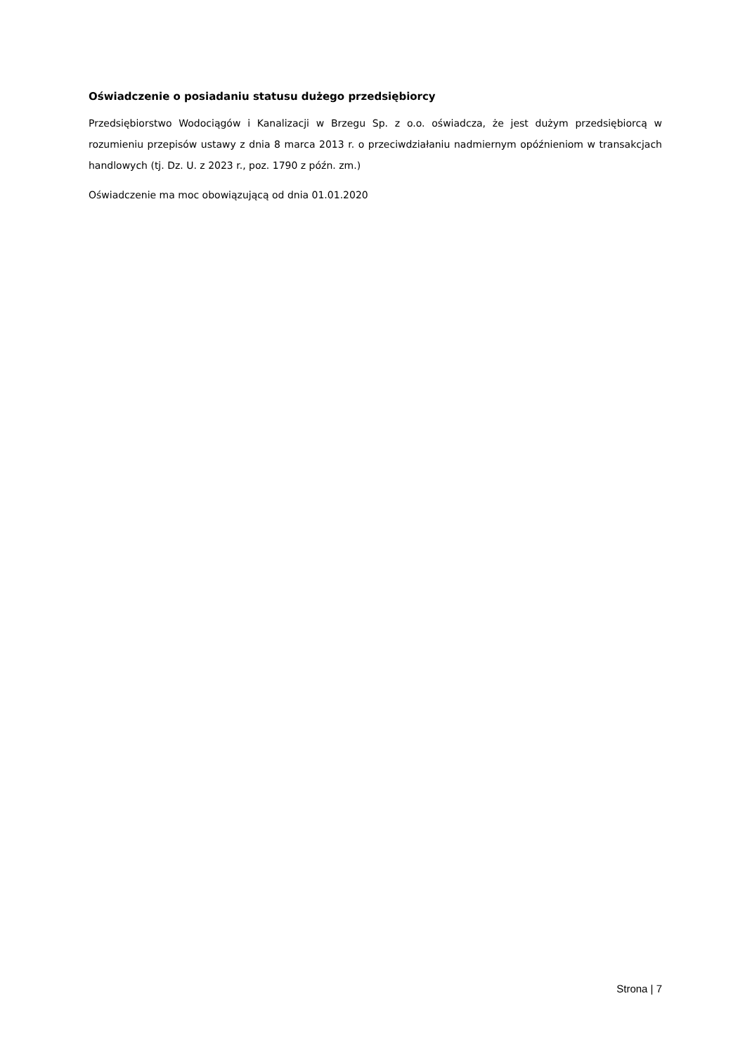Oświadczenie o posiadaniu statusu dużego przedsiębiorcy
Przedsiębiorstwo Wodociągów i Kanalizacji w Brzegu Sp. z o.o. oświadcza, że jest dużym przedsiębiorcą w rozumieniu przepisów ustawy z dnia 8 marca 2013 r. o przeciwdziałaniu nadmiernym opóźnieniom w transakcjach handlowych (tj. Dz. U. z 2023 r., poz. 1790 z późn. zm.)
Oświadczenie ma moc obowiązującą od dnia 01.01.2020
Strona | 7